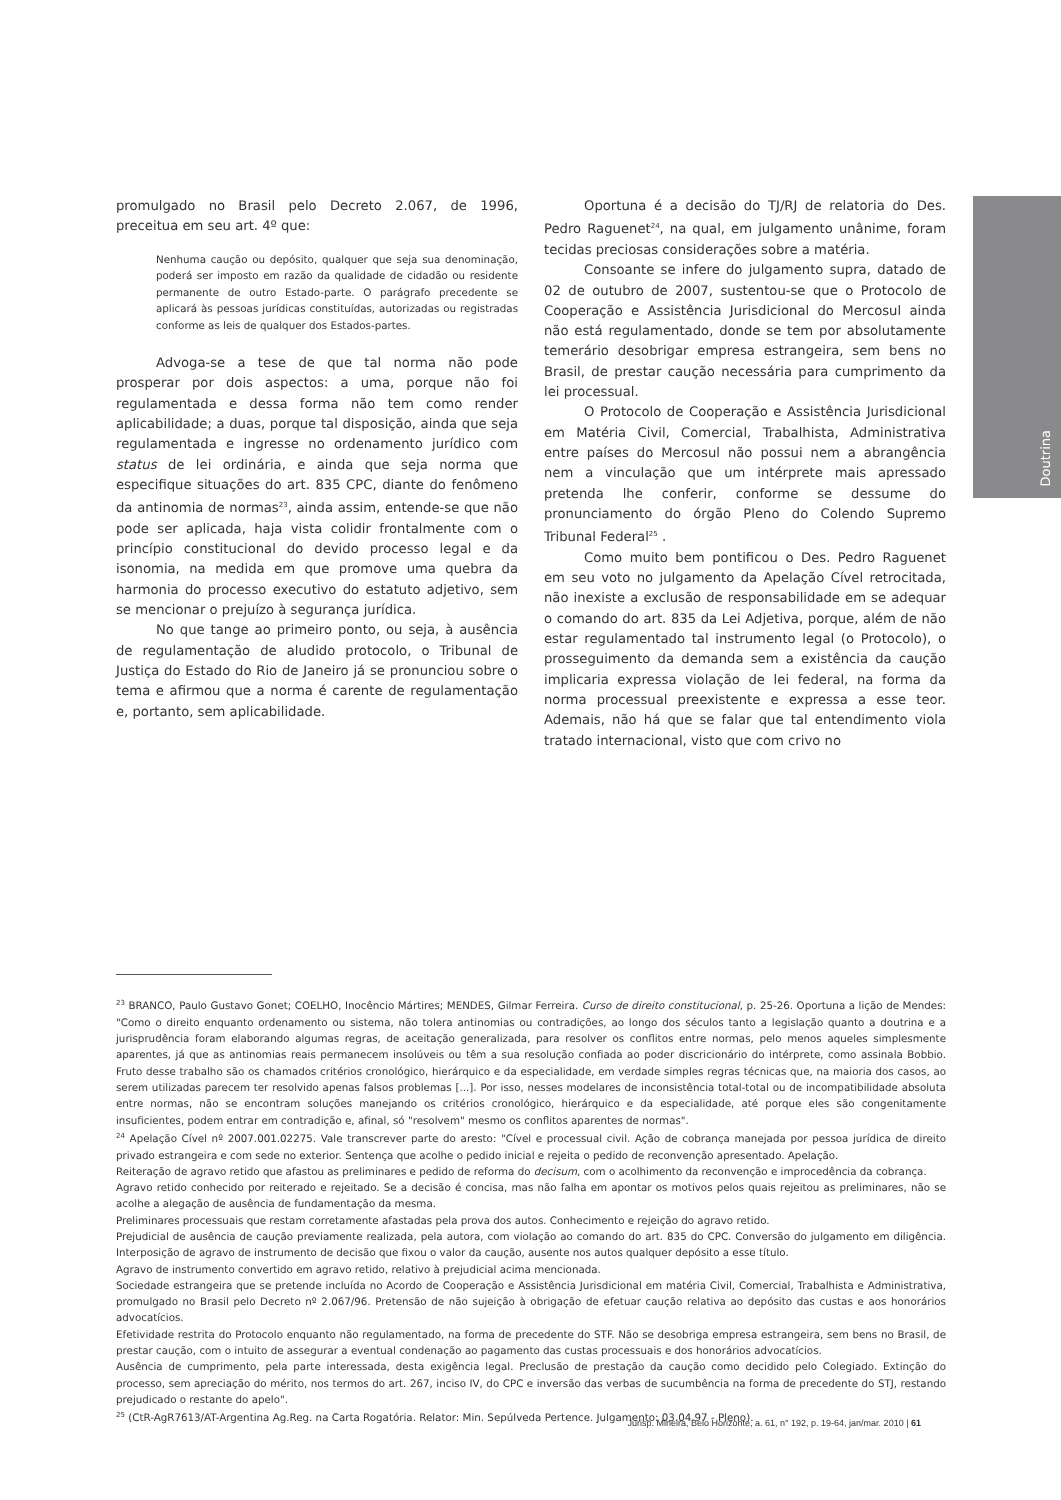Doutrina
promulgado no Brasil pelo Decreto 2.067, de 1996, preceitua em seu art. 4º que:
Nenhuma caução ou depósito, qualquer que seja sua denominação, poderá ser imposto em razão da qualidade de cidadão ou residente permanente de outro Estado-parte. O parágrafo precedente se aplicará às pessoas jurídicas constituídas, autorizadas ou registradas conforme as leis de qualquer dos Estados-partes.
Advoga-se a tese de que tal norma não pode prosperar por dois aspectos: a uma, porque não foi regulamentada e dessa forma não tem como render aplicabilidade; a duas, porque tal disposição, ainda que seja regulamentada e ingresse no ordenamento jurídico com status de lei ordinária, e ainda que seja norma que especifique situações do art. 835 CPC, diante do fenômeno da antinomia de normas<sup>23</sup>, ainda assim, entende-se que não pode ser aplicada, haja vista colidir frontalmente com o princípio constitucional do devido processo legal e da isonomia, na medida em que promove uma quebra da harmonia do processo executivo do estatuto adjetivo, sem se mencionar o prejuízo à segurança jurídica.
No que tange ao primeiro ponto, ou seja, à ausência de regulamentação de aludido protocolo, o Tribunal de Justiça do Estado do Rio de Janeiro já se pronunciou sobre o tema e afirmou que a norma é carente de regulamentação e, portanto, sem aplicabilidade.
Oportuna é a decisão do TJ/RJ de relatoria do Des. Pedro Raguenet<sup>24</sup>, na qual, em julgamento unânime, foram tecidas preciosas considerações sobre a matéria.
Consoante se infere do julgamento supra, datado de 02 de outubro de 2007, sustentou-se que o Protocolo de Cooperação e Assistência Jurisdicional do Mercosul ainda não está regulamentado, donde se tem por absolutamente temerário desobrigar empresa estrangeira, sem bens no Brasil, de prestar caução necessária para cumprimento da lei processual.
O Protocolo de Cooperação e Assistência Jurisdicional em Matéria Civil, Comercial, Trabalhista, Administrativa entre países do Mercosul não possui nem a abrangência nem a vinculação que um intérprete mais apressado pretenda lhe conferir, conforme se dessume do pronunciamento do órgão Pleno do Colendo Supremo Tribunal Federal<sup>25</sup> .
Como muito bem pontificou o Des. Pedro Raguenet em seu voto no julgamento da Apelação Cível retrocitada, não inexiste a exclusão de responsabilidade em se adequar o comando do art. 835 da Lei Adjetiva, porque, além de não estar regulamentado tal instrumento legal (o Protocolo), o prosseguimento da demanda sem a existência da caução implicaria expressa violação de lei federal, na forma da norma processual preexistente e expressa a esse teor. Ademais, não há que se falar que tal entendimento viola tratado internacional, visto que com crivo no
<sup>23</sup> BRANCO, Paulo Gustavo Gonet; COELHO, Inocêncio Mártires; MENDES, Gilmar Ferreira. Curso de direito constitucional, p. 25-26. Oportuna a lição de Mendes: "Como o direito enquanto ordenamento ou sistema, não tolera antinomias ou contradições, ao longo dos séculos tanto a legislação quanto a doutrina e a jurisprudência foram elaborando algumas regras, de aceitação generalizada, para resolver os conflitos entre normas, pelo menos aqueles simplesmente aparentes, já que as antinomias reais permanecem insolúveis ou têm a sua resolução confiada ao poder discricionário do intérprete, como assinala Bobbio. Fruto desse trabalho são os chamados critérios cronológico, hierárquico e da especialidade, em verdade simples regras técnicas que, na maioria dos casos, ao serem utilizadas parecem ter resolvido apenas falsos problemas [...]. Por isso, nesses modelares de inconsistência total-total ou de incompatibilidade absoluta entre normas, não se encontram soluções manejando os critérios cronológico, hierárquico e da especialidade, até porque eles são congenitamente insuficientes, podem entrar em contradição e, afinal, só "resolvem" mesmo os conflitos aparentes de normas".
<sup>24</sup> Apelação Cível nº 2007.001.02275. Vale transcrever parte do aresto: "Cível e processual civil. Ação de cobrança manejada por pessoa jurídica de direito privado estrangeira e com sede no exterior. Sentença que acolhe o pedido inicial e rejeita o pedido de reconvenção apresentado. Apelação.
Reiteração de agravo retido que afastou as preliminares e pedido de reforma do decisum, com o acolhimento da reconvenção e improcedência da cobrança.
Agravo retido conhecido por reiterado e rejeitado. Se a decisão é concisa, mas não falha em apontar os motivos pelos quais rejeitou as preliminares, não se acolhe a alegação de ausência de fundamentação da mesma.
Preliminares processuais que restam corretamente afastadas pela prova dos autos. Conhecimento e rejeição do agravo retido.
Prejudicial de ausência de caução previamente realizada, pela autora, com violação ao comando do art. 835 do CPC. Conversão do julgamento em diligência. Interposição de agravo de instrumento de decisão que fixou o valor da caução, ausente nos autos qualquer depósito a esse título.
Agravo de instrumento convertido em agravo retido, relativo à prejudicial acima mencionada.
Sociedade estrangeira que se pretende incluída no Acordo de Cooperação e Assistência Jurisdicional em matéria Civil, Comercial, Trabalhista e Administrativa, promulgado no Brasil pelo Decreto nº 2.067/96. Pretensão de não sujeição à obrigação de efetuar caução relativa ao depósito das custas e aos honorários advocatícios.
Efetividade restrita do Protocolo enquanto não regulamentado, na forma de precedente do STF. Não se desobriga empresa estrangeira, sem bens no Brasil, de prestar caução, com o intuito de assegurar a eventual condenação ao pagamento das custas processuais e dos honorários advocatícios.
Ausência de cumprimento, pela parte interessada, desta exigência legal. Preclusão de prestação da caução como decidido pelo Colegiado. Extinção do processo, sem apreciação do mérito, nos termos do art. 267, inciso IV, do CPC e inversão das verbas de sucumbência na forma de precedente do STJ, restando prejudicado o restante do apelo".
<sup>25</sup> (CtR-AgR7613/AT-Argentina Ag.Reg. na Carta Rogatória. Relator: Min. Sepúlveda Pertence. Julgamento: 03.04.97 - Pleno).
Jurisp. Mineira, Belo Horizonte, a. 61, n° 192, p. 19-64, jan/mar. 2010 | 61